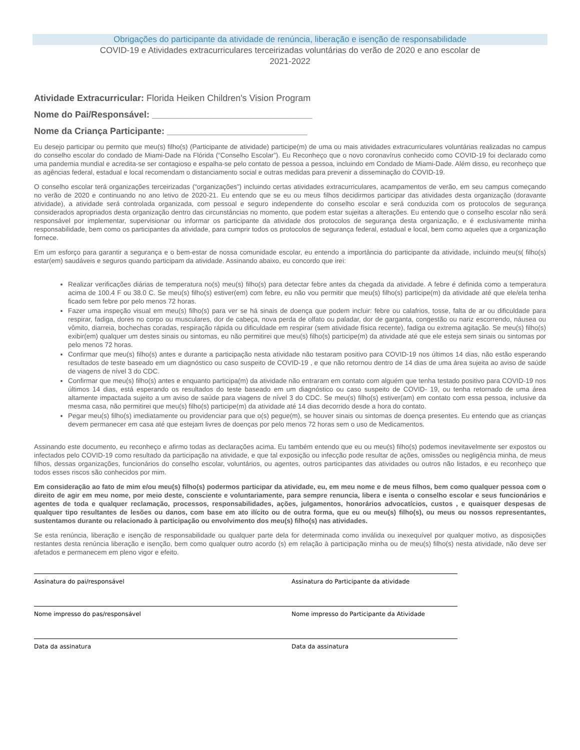Obrigações do participante da atividade de renúncia, liberação e isenção de responsabilidade
COVID-19 e Atividades extracurriculares terceirizadas voluntárias do verão de 2020 e ano escolar de 2021-2022
Atividade Extracurricular: Florida Heiken Children's Vision Program
Nome do Pai/Responsável: ________________________________
Nome da Criança Participante: ____________________________
Eu desejo participar ou permito que meu(s) filho(s) (Participante de atividade) participe(m) de uma ou mais atividades extracurriculares voluntárias realizadas no campus do conselho escolar do condado de Miami-Dade na Flórida (“Conselho Escolar”). Eu Reconheço que o novo coronavírus conhecido como COVID-19 foi declarado como uma pandemia mundial e acredita-se ser contagioso e espalha-se pelo contato de pessoa a pessoa, incluindo em Condado de Miami-Dade. Além disso, eu reconheço que as agências federal, estadual e local recomendam o distanciamento social e outras medidas para prevenir a disseminação do COVID-19.
O conselho escolar terá organizações terceirizadas (“organizações”) incluindo certas atividades extracurriculares, acampamentos de verão, em seu campus começando no verão de 2020 e continuando no ano letivo de 2020-21. Eu entendo que se eu ou meus filhos decidirmos participar das atividades desta organização (doravante atividade), a atividade será controlada organizada, com pessoal e seguro independente do conselho escolar e será conduzida com os protocolos de segurança considerados apropriados desta organização dentro das circunstâncias no momento, que podem estar sujeitas a alterações. Eu entendo que o conselho escolar não será responsável por implementar, supervisionar ou informar os participante da atividade dos protocolos de segurança desta organização, e é exclusivamente minha responsabilidade, bem como os participantes da atividade, para cumprir todos os protocolos de segurança federal, estadual e local, bem como aqueles que a organização fornece.
Em um esforço para garantir a segurança e o bem-estar de nossa comunidade escolar, eu entendo a importância do participante da atividade, incluindo meu(s( filho(s) estar(em) saudáveis e seguros quando participam da atividade. Assinando abaixo, eu concordo que irei:
Realizar verificações diárias de temperatura no(s) meu(s) filho(s) para detectar febre antes da chegada da atividade. A febre é definida como a temperatura acima de 100.4 F ou 38.0 C. Se meu(s) filho(s) estiver(em) com febre, eu não vou permitir que meu(s) filho(s) participe(m) da atividade até que ele/ela tenha ficado sem febre por pelo menos 72 horas.
Fazer uma inspeção visual em meu(s) filho(s) para ver se há sinais de doença que podem incluir: febre ou calafrios, tosse, falta de ar ou dificuldade para respirar, fadiga, dores no corpo ou musculares, dor de cabeça, nova perda de olfato ou paladar, dor de garganta, congestão ou nariz escorrendo, náusea ou vômito, diarreia, bochechas coradas, respiração rápida ou dificuldade em respirar (sem atividade física recente), fadiga ou extrema agitação. Se meu(s) filho(s) exibir(em) qualquer um destes sinais ou sintomas, eu não permitirei que meu(s) filho(s) participe(m) da atividade até que ele esteja sem sinais ou sintomas por pelo menos 72 horas.
Confirmar que meu(s) filho(s) antes e durante a participação nesta atividade não testaram positivo para COVID-19 nos últimos 14 dias, não estão esperando resultados de teste baseado em um diagnóstico ou caso suspeito de COVID-19 , e que não retornou dentro de 14 dias de uma área sujeita ao aviso de saúde de viagens de nível 3 do CDC.
Confirmar que meu(s) filho(s) antes e enquanto participa(m) da atividade não entraram em contato com alguém que tenha testado positivo para COVID-19 nos últimos 14 dias, está esperando os resultados do teste baseado em um diagnóstico ou caso suspeito de COVID- 19, ou tenha retornado de uma área altamente impactada sujeito a um aviso de saúde para viagens de nível 3 do CDC. Se meu(s) filho(s) estiver(am) em contato com essa pessoa, inclusive da mesma casa, não permitirei que meu(s) filho(s) participe(m) da atividade até 14 dias decorrido desde a hora do contato.
Pegar meu(s) filho(s) imediatamente ou providenciar para que o(s) pegue(m), se houver sinais ou sintomas de doença presentes. Eu entendo que as crianças devem permanecer em casa até que estejam livres de doenças por pelo menos 72 horas sem o uso de Medicamentos.
Assinando este documento, eu reconheço e afirmo todas as declarações acima. Eu também entendo que eu ou meu(s) filho(s) podemos inevitavelmente ser expostos ou infectados pelo COVID-19 como resultado da participação na atividade, e que tal exposição ou infecção pode resultar de ações, omissões ou negligência minha, de meus filhos, dessas organizações, funcionários do conselho escolar, voluntários, ou agentes, outros participantes das atividades ou outros não listados, e eu reconheço que todos esses riscos são conhecidos por mim.
Em consideração ao fato de mim e/ou meu(s) filho(s) podermos participar da atividade, eu, em meu nome e de meus filhos, bem como qualquer pessoa com o direito de agir em meu nome, por meio deste, consciente e voluntariamente, para sempre renuncia, libera e isenta o conselho escolar e seus funcionários e agentes de toda e qualquer reclamação, processos, responsabilidades, ações, julgamentos, honorários advocatícios, custos , e quaisquer despesas de qualquer tipo resultantes de lesões ou danos, com base em ato ilícito ou de outra forma, que eu ou meu(s) filho(s), ou meus ou nossos representantes, sustentamos durante ou relacionado à participação ou envolvimento dos meu(s) filho(s) nas atividades.
Se esta renúncia, liberação e isenção de responsabilidade ou qualquer parte dela for determinada como inválida ou inexequível por qualquer motivo, as disposições restantes desta renúncia liberação e isenção, bem como qualquer outro acordo (s) em relação à participação minha ou de meu(s) filho(s) nesta atividade, não deve ser afetados e permanecem em pleno vigor e efeito.
Assinatura do pai/responsável Assinatura do Participante da atividade
Nome impresso do pas/responsável Nome impresso do Participante da Atividade
Data da assinatura Data da assinatura